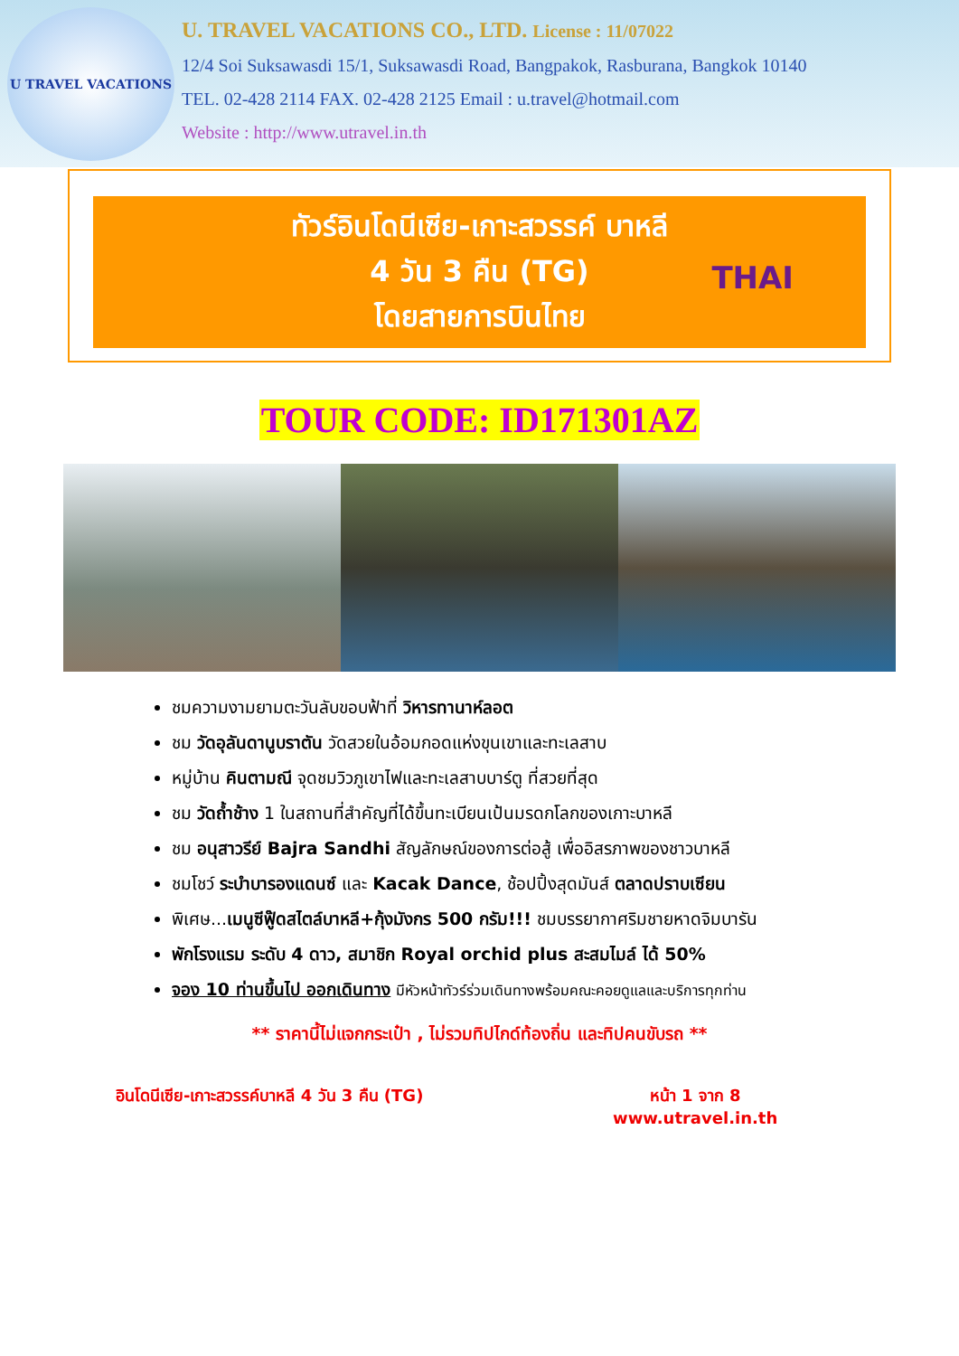U TRAVEL VACATIONS
U. TRAVEL VACATIONS CO., LTD. License : 11/07022
12/4 Soi Suksawasdi 15/1, Suksawasdi Road, Bangpakok, Rasburana, Bangkok 10140
TEL. 02-428 2114 FAX. 02-428 2125 Email : u.travel@hotmail.com
Website : http://www.utravel.in.th
ทัวร์อินโดนีเซีย-เกาะสวรรค์ บาหลี
4 วัน 3 คืน (TG)
โดยสายการบินไทย
THAI
TOUR CODE: ID171301AZ
ชมความงามยามตะวันลับขอบฟ้าที่ วิหารทานาห์ลอต
ชม วัดอุลันดานูบราตัน วัดสวยในอ้อมกอดแห่งขุนเขาและทะเลสาบ
หมู่บ้าน คินตามณี จุดชมวิวภูเขาไฟและทะเลสาบบาร์ตู ที่สวยที่สุด
ชม วัดถ้ำช้าง 1 ในสถานที่สำคัญที่ได้ขึ้นทะเบียนเป้นมรดกโลกของเกาะบาหลี
ชม อนุสาวรีย์ Bajra Sandhi สัญลักษณ์ของการต่อสู้ เพื่ออิสรภาพของชาวบาหลี
ชมโชว์ ระบำบารองแดนซ์ และ Kacak Dance, ช้อปปิ้งสุดมันส์ ตลาดปราบเซียน
พิเศษ...เมนูซีฟู๊ดสไตล์บาหลี+กุ้งมังกร 500 กรัม!!! ชมบรรยากาศริมชายหาดจิมบารัน
พักโรงแรม ระดับ 4 ดาว, สมาชิก Royal orchid plus สะสมไมล์ ได้ 50%
จอง 10 ท่านขึ้นไป ออกเดินทาง มีหัวหน้าทัวร์ร่วมเดินทางพร้อมคณะคอยดูแลและบริการทุกท่าน
** ราคานี้ไม่แจกกระเป๋า , ไม่รวมทิปไกด์ท้องถิ่น และทิปคนขับรถ **
อินโดนีเซีย-เกาะสวรรค์บาหลี 4 วัน 3 คืน (TG) หน้า 1 จาก 8
www.utravel.in.th